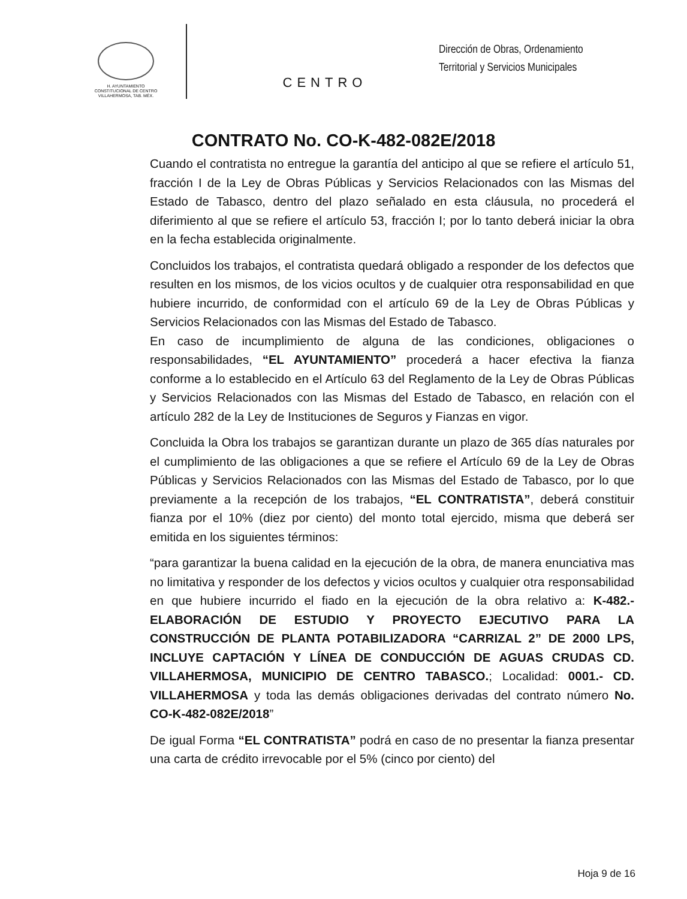H. AYUNTAMIENTO
CONSTITUCIONAL DE CENTRO
VILLAHERMOSA, TAB. MÉX.
CENTRO
Dirección de Obras, Ordenamiento
Territorial y Servicios Municipales
CONTRATO No. CO-K-482-082E/2018
Cuando el contratista no entregue la garantía del anticipo al que se refiere el artículo 51, fracción I de la Ley de Obras Públicas y Servicios Relacionados con las Mismas del Estado de Tabasco, dentro del plazo señalado en esta cláusula, no procederá el diferimiento al que se refiere el artículo 53, fracción I; por lo tanto deberá iniciar la obra en la fecha establecida originalmente.
Concluidos los trabajos, el contratista quedará obligado a responder de los defectos que resulten en los mismos, de los vicios ocultos y de cualquier otra responsabilidad en que hubiere incurrido, de conformidad con el artículo 69 de la Ley de Obras Públicas y Servicios Relacionados con las Mismas del Estado de Tabasco.
En caso de incumplimiento de alguna de las condiciones, obligaciones o responsabilidades, “EL AYUNTAMIENTO” procederá a hacer efectiva la fianza conforme a lo establecido en el Artículo 63 del Reglamento de la Ley de Obras Públicas y Servicios Relacionados con las Mismas del Estado de Tabasco, en relación con el artículo 282 de la Ley de Instituciones de Seguros y Fianzas en vigor.
Concluida la Obra los trabajos se garantizan durante un plazo de 365 días naturales por el cumplimiento de las obligaciones a que se refiere el Artículo 69 de la Ley de Obras Públicas y Servicios Relacionados con las Mismas del Estado de Tabasco, por lo que previamente a la recepción de los trabajos, “EL CONTRATISTA”, deberá constituir fianza por el 10% (diez por ciento) del monto total ejercido, misma que deberá ser emitida en los siguientes términos:
“para garantizar la buena calidad en la ejecución de la obra, de manera enunciativa mas no limitativa y responder de los defectos y vicios ocultos y cualquier otra responsabilidad en que hubiere incurrido el fiado en la ejecución de la obra relativo a: K-482.- ELABORACIÓN DE ESTUDIO Y PROYECTO EJECUTIVO PARA LA CONSTRUCCIÓN DE PLANTA POTABILIZADORA “CARRIZAL 2” DE 2000 LPS, INCLUYE CAPTACIÓN Y LÍNEA DE CONDUCCIÓN DE AGUAS CRUDAS CD. VILLAHERMOSA, MUNICIPIO DE CENTRO TABASCO.; Localidad: 0001.- CD. VILLAHERMOSA y toda las demás obligaciones derivadas del contrato número No. CO-K-482-082E/2018”
De igual Forma “EL CONTRATISTA” podrá en caso de no presentar la fianza presentar una carta de crédito irrevocable por el 5% (cinco por ciento) del
Hoja 9 de 16